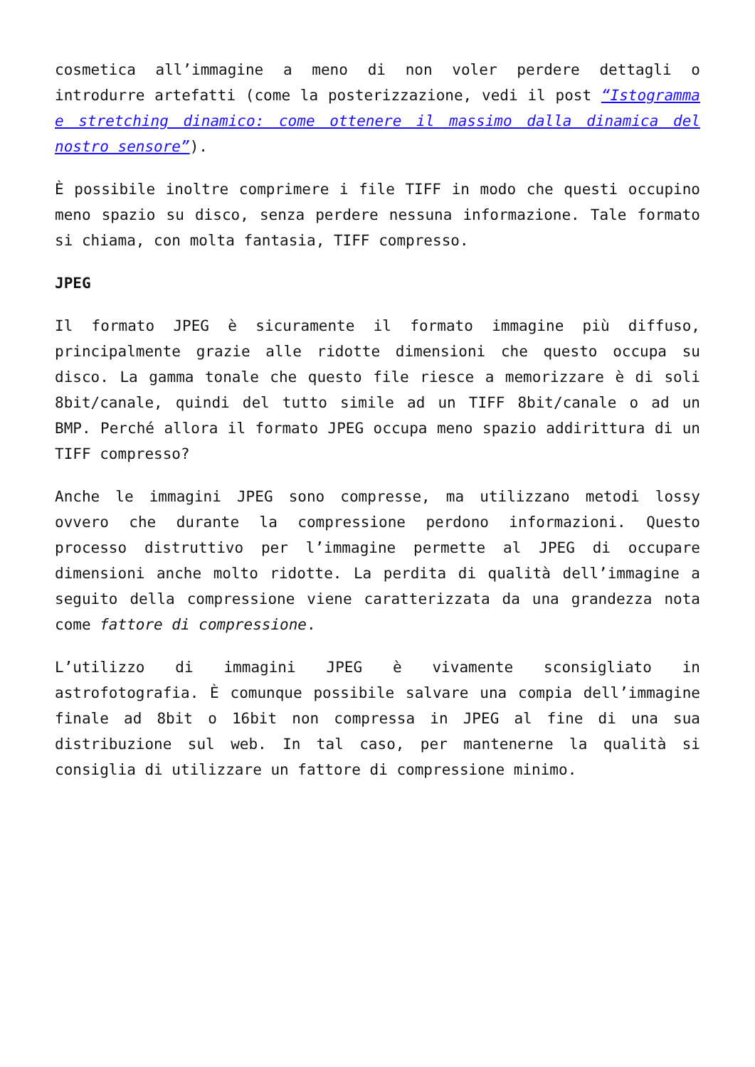cosmetica all’immagine a meno di non voler perdere dettagli o introdurre artefatti (come la posterizzazione, vedi il post “Istogramma e stretching dinamico: come ottenere il massimo dalla dinamica del nostro sensore”).
È possibile inoltre comprimere i file TIFF in modo che questi occupino meno spazio su disco, senza perdere nessuna informazione. Tale formato si chiama, con molta fantasia, TIFF compresso.
JPEG
Il formato JPEG è sicuramente il formato immagine più diffuso, principalmente grazie alle ridotte dimensioni che questo occupa su disco. La gamma tonale che questo file riesce a memorizzare è di soli 8bit/canale, quindi del tutto simile ad un TIFF 8bit/canale o ad un BMP. Perché allora il formato JPEG occupa meno spazio addirittura di un TIFF compresso?
Anche le immagini JPEG sono compresse, ma utilizzano metodi lossy ovvero che durante la compressione perdono informazioni. Questo processo distruttivo per l’immagine permette al JPEG di occupare dimensioni anche molto ridotte. La perdita di qualità dell’immagine a seguito della compressione viene caratterizzata da una grandezza nota come fattore di compressione.
L’utilizzo di immagini JPEG è vivamente sconsigliato in astrofotografia. È comunque possibile salvare una compia dell’immagine finale ad 8bit o 16bit non compressa in JPEG al fine di una sua distribuzione sul web. In tal caso, per mantenerne la qualità si consiglia di utilizzare un fattore di compressione minimo.